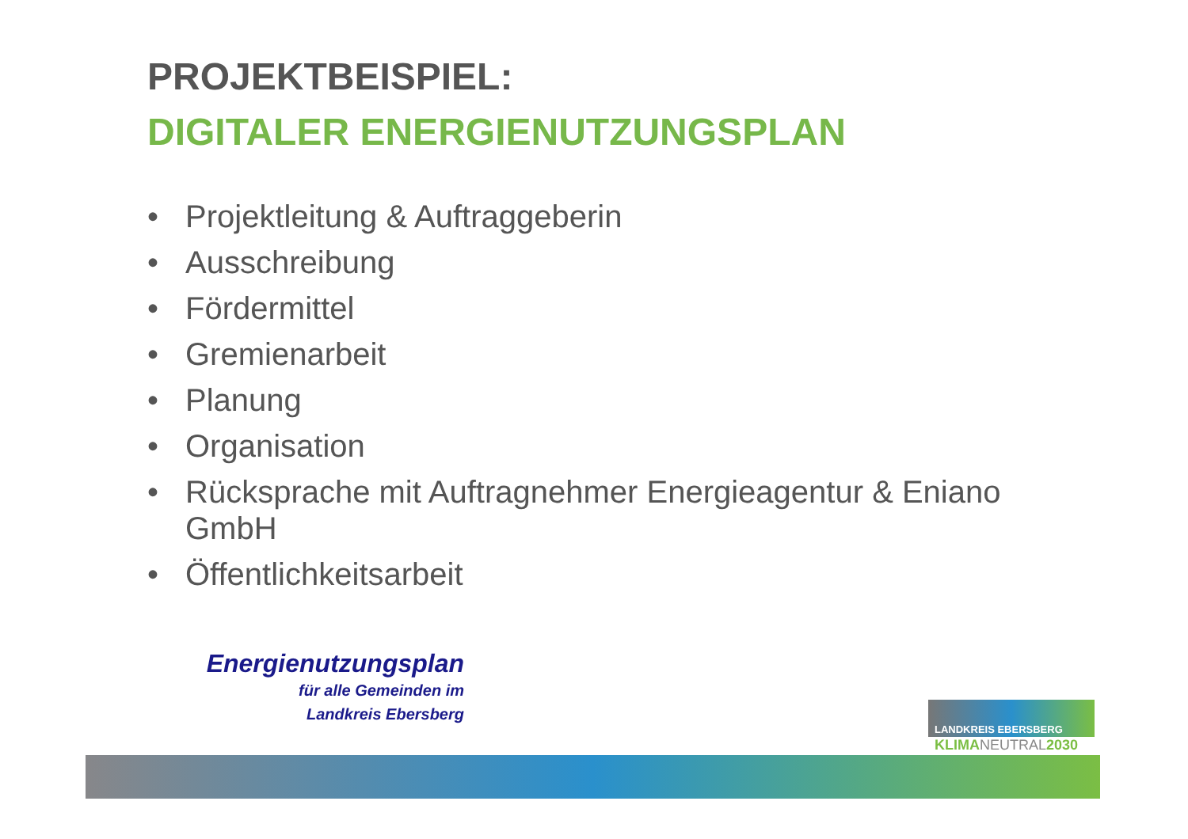PROJEKTBEISPIEL:
DIGITALER ENERGIENUTZUNGSPLAN
• Projektleitung & Auftraggeberin
• Ausschreibung
• Fördermittel
• Gremienarbeit
• Planung
• Organisation
• Rücksprache mit Auftragnehmer Energieagentur & Eniano GmbH
• Öffentlichkeitsarbeit
Energienutzungsplan
für alle Gemeinden im
Landkreis Ebersberg
LANDKREIS EBERSBERG
KLIMANEUTRAL2030